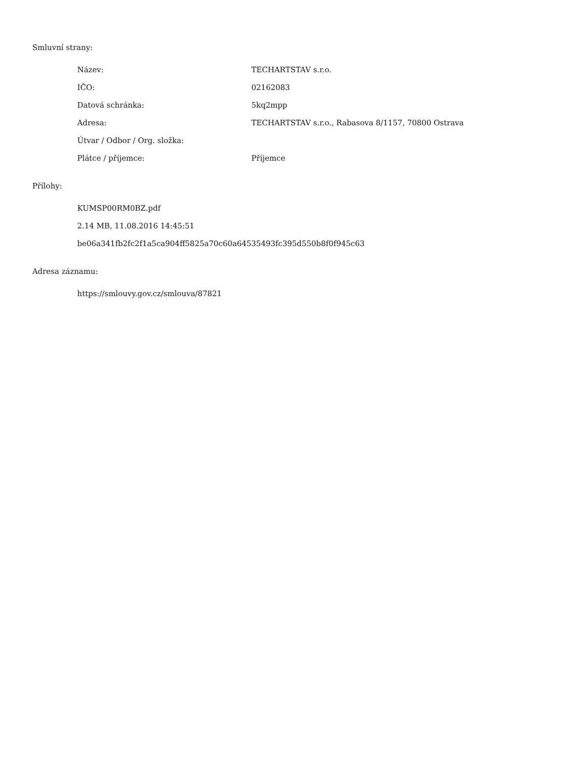Smluvní strany:
Název: TECHARTSTAV s.r.o.
IČO: 02162083
Datová schránka: 5kq2mpp
Adresa: TECHARTSTAV s.r.o., Rabasova 8/1157, 70800 Ostrava
Útvar / Odbor / Org. složka:
Plátce / příjemce: Příjemce
Přílohy:
KUMSP00RM0BZ.pdf
2.14 MB, 11.08.2016 14:45:51
be06a341fb2fc2f1a5ca904ff5825a70c60a64535493fc395d550b8f0f945c63
Adresa záznamu:
https://smlouvy.gov.cz/smlouva/87821